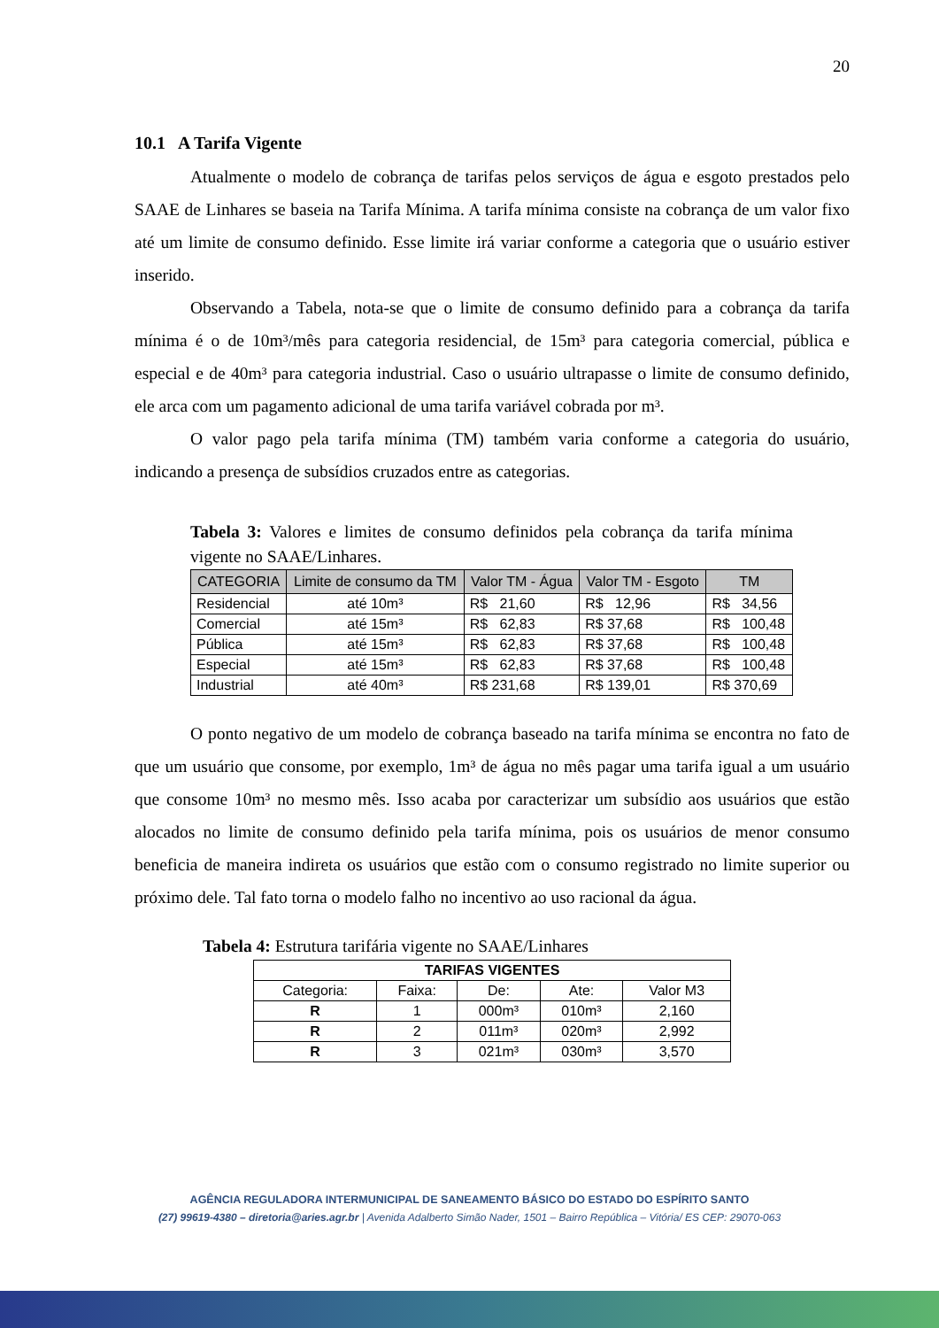20
10.1 A Tarifa Vigente
Atualmente o modelo de cobrança de tarifas pelos serviços de água e esgoto prestados pelo SAAE de Linhares se baseia na Tarifa Mínima. A tarifa mínima consiste na cobrança de um valor fixo até um limite de consumo definido. Esse limite irá variar conforme a categoria que o usuário estiver inserido.
Observando a Tabela, nota-se que o limite de consumo definido para a cobrança da tarifa mínima é o de 10m³/mês para categoria residencial, de 15m³ para categoria comercial, pública e especial e de 40m³ para categoria industrial. Caso o usuário ultrapasse o limite de consumo definido, ele arca com um pagamento adicional de uma tarifa variável cobrada por m³.
O valor pago pela tarifa mínima (TM) também varia conforme a categoria do usuário, indicando a presença de subsídios cruzados entre as categorias.
Tabela 3: Valores e limites de consumo definidos pela cobrança da tarifa mínima vigente no SAAE/Linhares.
| CATEGORIA | Limite de consumo da TM | Valor TM - Água | Valor TM - Esgoto | TM |
| --- | --- | --- | --- | --- |
| Residencial | até 10m³ | R$ 21,60 | R$ 12,96 | R$ 34,56 |
| Comercial | até 15m³ | R$ 62,83 | R$ 37,68 | R$ 100,48 |
| Pública | até 15m³ | R$ 62,83 | R$ 37,68 | R$ 100,48 |
| Especial | até 15m³ | R$ 62,83 | R$ 37,68 | R$ 100,48 |
| Industrial | até 40m³ | R$ 231,68 | R$ 139,01 | R$ 370,69 |
O ponto negativo de um modelo de cobrança baseado na tarifa mínima se encontra no fato de que um usuário que consome, por exemplo, 1m³ de água no mês pagar uma tarifa igual a um usuário que consome 10m³ no mesmo mês. Isso acaba por caracterizar um subsídio aos usuários que estão alocados no limite de consumo definido pela tarifa mínima, pois os usuários de menor consumo beneficia de maneira indireta os usuários que estão com o consumo registrado no limite superior ou próximo dele. Tal fato torna o modelo falho no incentivo ao uso racional da água.
Tabela 4: Estrutura tarifária vigente no SAAE/Linhares
| TARIFAS VIGENTES | | | | |
| --- | --- | --- | --- | --- |
| Categoria: | Faixa: | De: | Ate: | Valor M3 |
| R | 1 | 000m³ | 010m³ | 2,160 |
| R | 2 | 011m³ | 020m³ | 2,992 |
| R | 3 | 021m³ | 030m³ | 3,570 |
AGÊNCIA REGULADORA INTERMUNICIPAL DE SANEAMENTO BÁSICO DO ESTADO DO ESPÍRITO SANTO
(27) 99619-4380 – diretoria@aries.agr.br | Avenida Adalberto Simão Nader, 1501 – Bairro República – Vitória/ ES CEP: 29070-063